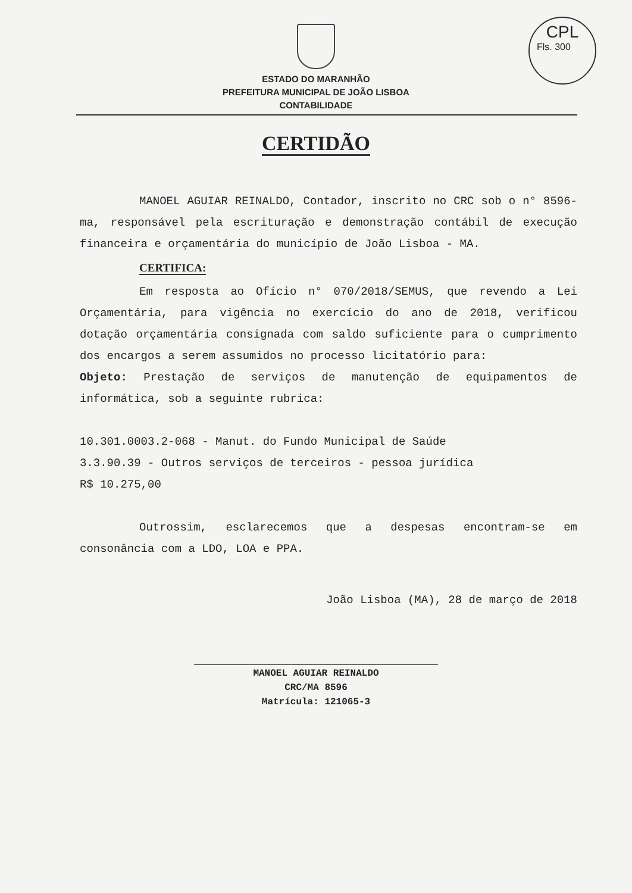CPL
Fls. 300
ESTADO DO MARANHÃO
PREFEITURA MUNICIPAL DE JOÃO LISBOA
CONTABILIDADE
CERTIDÃO
MANOEL AGUIAR REINALDO, Contador, inscrito no CRC sob o n° 8596-ma, responsável pela escrituração e demonstração contábil de execução financeira e orçamentária do município de João Lisboa - MA.
CERTIFICA:
Em resposta ao Ofício n° 070/2018/SEMUS, que revendo a Lei Orçamentária, para vigência no exercício do ano de 2018, verificou dotação orçamentária consignada com saldo suficiente para o cumprimento dos encargos a serem assumidos no processo licitatório para:
Objeto: Prestação de serviços de manutenção de equipamentos de informática, sob a seguinte rubrica:
10.301.0003.2-068 - Manut. do Fundo Municipal de Saúde
3.3.90.39 - Outros serviços de terceiros - pessoa jurídica
R$ 10.275,00
Outrossim, esclarecemos que a despesas encontram-se em consonância com a LDO, LOA e PPA.
João Lisboa (MA), 28 de março de 2018
MANOEL AGUIAR REINALDO
CRC/MA 8596
Matrícula: 121065-3